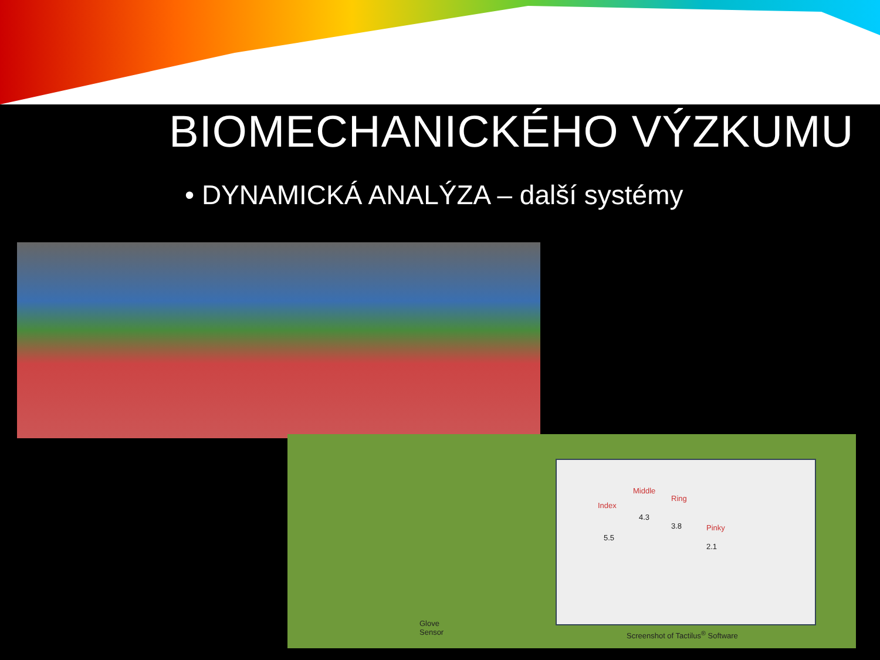BIOMECHANICKÉHO VÝZKUMU
• DYNAMICKÁ ANALÝZA – další systémy
Index
Middle
Ring
Pinky
5.5
4.3
3.8
2.1
Glove
Sensor
Screenshot of Tactilus<sup>®</sup> Software